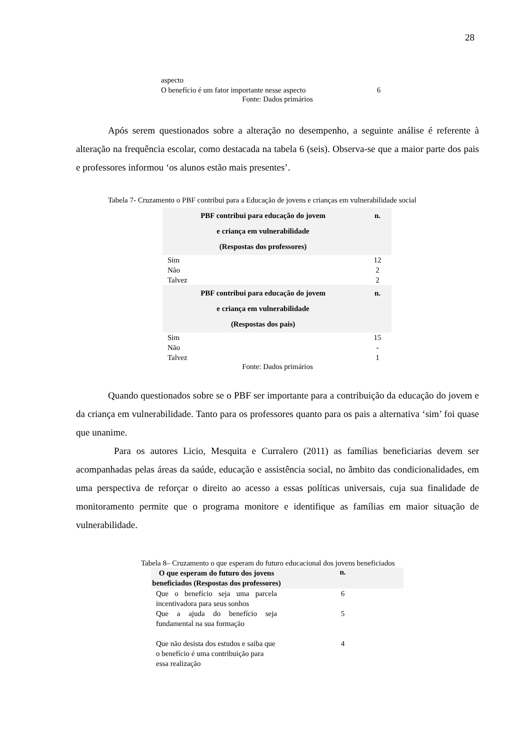28
| aspecto | |
| O benefício é um fator importante nesse aspecto | 6 |
Fonte: Dados primários
Após serem questionados sobre a alteração no desempenho, a seguinte análise é referente à alteração na frequência escolar, como destacada na tabela 6 (seis). Observa-se que a maior parte dos pais e professores informou ‘os alunos estão mais presentes’.
Tabela 7- Cruzamento o PBF contribui para a Educação de jovens e crianças em vulnerabilidade social
| PBF contribui para educação do jovem e criança em vulnerabilidade (Respostas dos professores) | n. |
| --- | --- |
| Sim | 12 |
| Não | 2 |
| Talvez | 2 |
| PBF contribui para educação do jovem e criança em vulnerabilidade (Respostas dos pais) | n. |
| Sim | 15 |
| Não | - |
| Talvez | 1 |
Fonte: Dados primários
Quando questionados sobre se o PBF ser importante para a contribuição da educação do jovem e da criança em vulnerabilidade. Tanto para os professores quanto para os pais a alternativa ‘sim’ foi quase que unanime.
Para os autores Licio, Mesquita e Curralero (2011) as famílias beneficiarias devem ser acompanhadas pelas áreas da saúde, educação e assistência social, no âmbito das condicionalidades, em uma perspectiva de reforçar o direito ao acesso a essas políticas universais, cuja sua finalidade de monitoramento permite que o programa monitore e identifique as famílias em maior situação de vulnerabilidade.
Tabela 8– Cruzamento o que esperam do futuro educacional dos jovens beneficiados
| O que esperam do futuro dos jovens beneficiados (Respostas dos professores) | n. |
| --- | --- |
| Que o benefício seja uma parcela incentivadora para seus sonhos | 6 |
| Que a ajuda do benefício seja fundamental na sua formação | 5 |
| Que não desista dos estudos e saiba que o benefício é uma contribuição para essa realização | 4 |